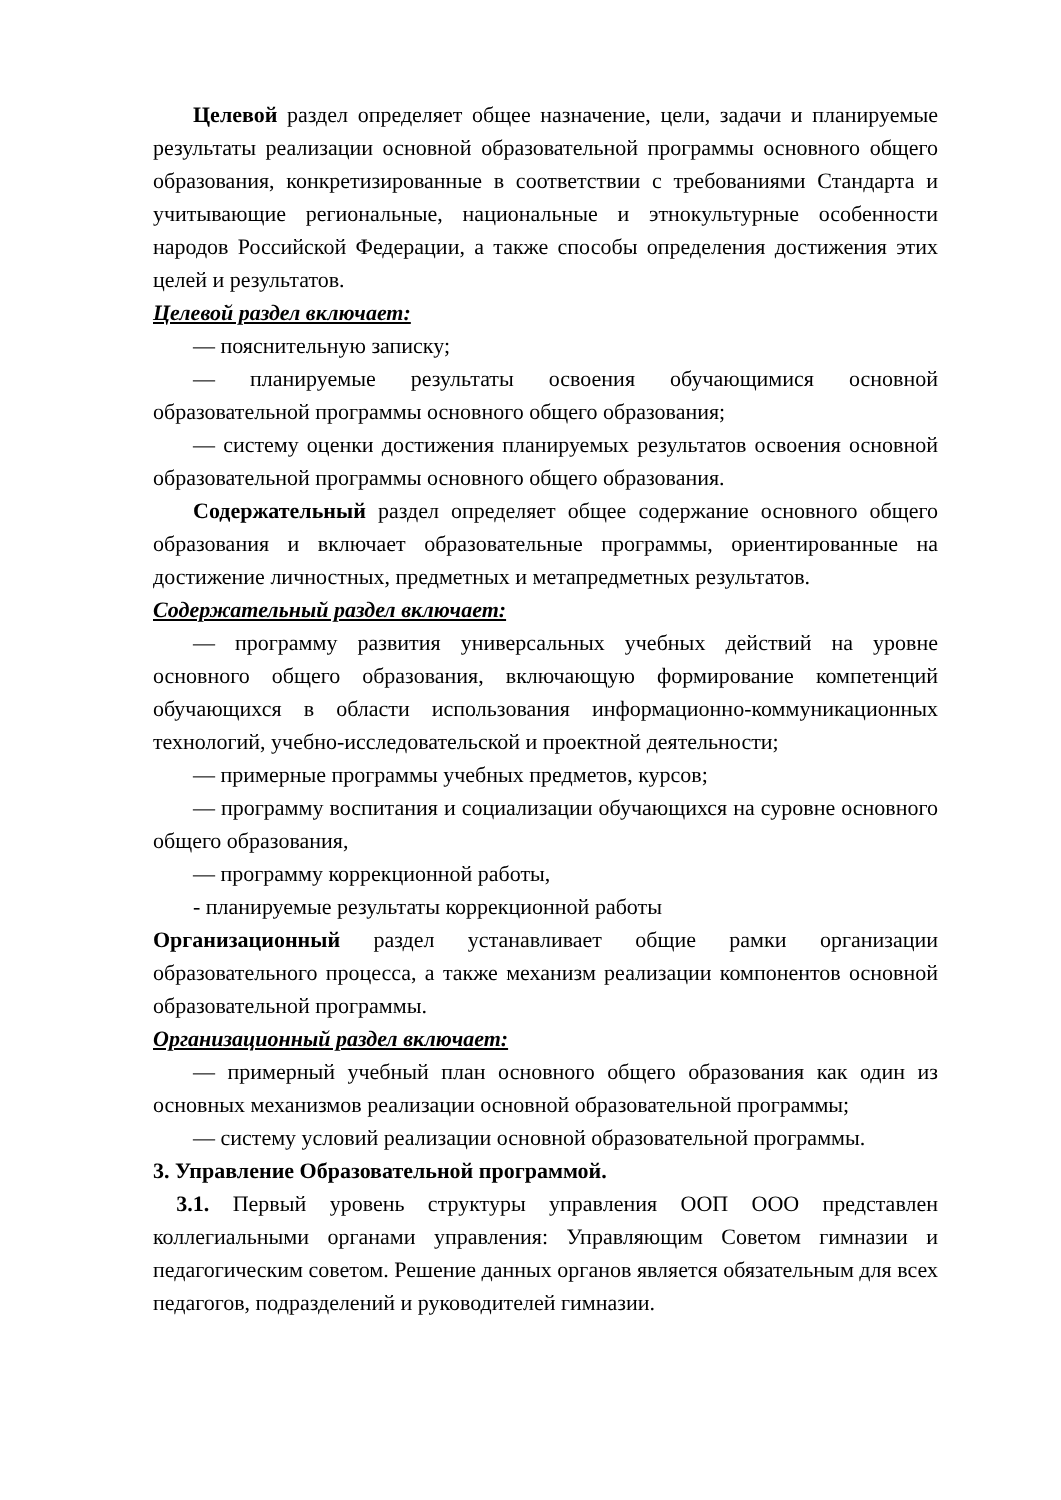Целевой раздел определяет общее назначение, цели, задачи и планируемые результаты реализации основной образовательной программы основного общего образования, конкретизированные в соответствии с требованиями Стандарта и учитывающие региональные, национальные и этнокультурные особенности народов Российской Федерации, а также способы определения достижения этих целей и результатов.
Целевой раздел включает:
— пояснительную записку;
— планируемые результаты освоения обучающимися основной образовательной программы основного общего образования;
— систему оценки достижения планируемых результатов освоения основной образовательной программы основного общего образования.
Содержательный раздел определяет общее содержание основного общего образования и включает образовательные программы, ориентированные на достижение личностных, предметных и метапредметных результатов.
Содержательный раздел включает:
— программу развития универсальных учебных действий на уровне основного общего образования, включающую формирование компетенций обучающихся в области использования информационно-коммуникационных технологий, учебно-исследовательской и проектной деятельности;
— примерные программы учебных предметов, курсов;
— программу воспитания и социализации обучающихся на суровне основного общего образования,
— программу коррекционной работы,
- планируемые результаты коррекционной работы
Организационный раздел устанавливает общие рамки организации образовательного процесса, а также механизм реализации компонентов основной образовательной программы.
Организационный раздел включает:
— примерный учебный план основного общего образования как один из основных механизмов реализации основной образовательной программы;
— систему условий реализации основной образовательной программы.
3. Управление Образовательной программой.
3.1. Первый уровень структуры управления ООП ООО представлен коллегиальными органами управления: Управляющим Советом гимназии и педагогическим советом. Решение данных органов является обязательным для всех педагогов, подразделений и руководителей гимназии.